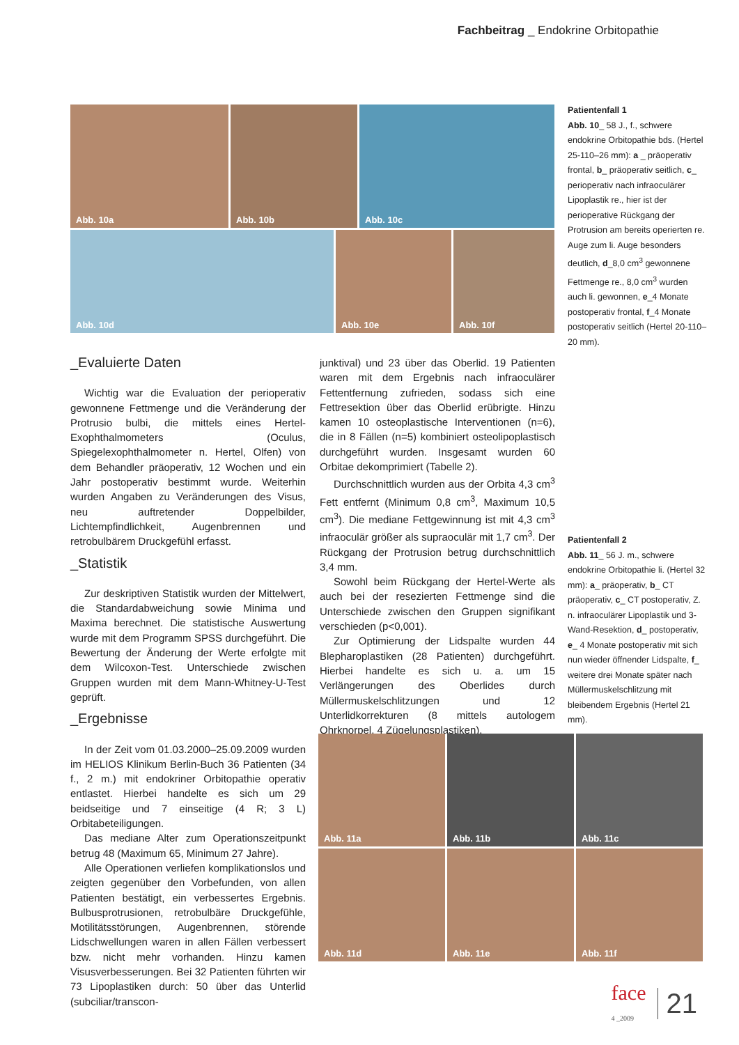Fachbeitrag _ Endokrine Orbitopathie
Abb. 10a Abb. 10b Abb. 10c
Abb. 10d Abb. 10e Abb. 10f
Patientenfall 1
Abb. 10_ 58 J., f., schwere endokrine Orbitopathie bds. (Hertel 25-110–26 mm): a _ präoperativ frontal, b_ präoperativ seitlich, c_ perioperativ nach infraoculärer Lipoplastik re., hier ist der perioperative Rückgang der Protrusion am bereits operierten re. Auge zum li. Auge besonders deutlich, d_8,0 cm<sup>3</sup> gewonnene Fettmenge re., 8,0 cm<sup>3</sup> wurden auch li. gewonnen, e_4 Monate postoperativ frontal, f_4 Monate postoperativ seitlich (Hertel 20-110–20 mm).
Patientenfall 2
Abb. 11_ 56 J. m., schwere endokrine Orbitopathie li. (Hertel 32 mm): a_ präoperativ, b_ CT präoperativ, c_ CT postoperativ, Z. n. infraoculärer Lipoplastik und 3-Wand-Resektion, d_ postoperativ, e_ 4 Monate postoperativ mit sich nun wieder öffnender Lidspalte, f_ weitere drei Monate später nach Müllermuskelschlitzung mit bleibendem Ergebnis (Hertel 21 mm).
_Evaluierte Daten
Wichtig war die Evaluation der perioperativ gewonnene Fettmenge und die Veränderung der Protrusio bulbi, die mittels eines Hertel-Exophthalmometers (Oculus, Spiegelexophthalmometer n. Hertel, Olfen) von dem Behandler präoperativ, 12 Wochen und ein Jahr postoperativ bestimmt wurde. Weiterhin wurden Angaben zu Veränderungen des Visus, neu auftretender Doppelbilder, Lichtempfindlichkeit, Augenbrennen und retrobulbärem Druckgefühl erfasst.
_Statistik
Zur deskriptiven Statistik wurden der Mittelwert, die Standardabweichung sowie Minima und Maxima berechnet. Die statistische Auswertung wurde mit dem Programm SPSS durchgeführt. Die Bewertung der Änderung der Werte erfolgte mit dem Wilcoxon-Test. Unterschiede zwischen Gruppen wurden mit dem Mann-Whitney-U-Test geprüft.
_Ergebnisse
In der Zeit vom 01.03.2000–25.09.2009 wurden im HELIOS Klinikum Berlin-Buch 36 Patienten (34 f., 2 m.) mit endokriner Orbitopathie operativ entlastet. Hierbei handelte es sich um 29 beidseitige und 7 einseitige (4 R; 3 L) Orbitabeteiligungen.
Das mediane Alter zum Operationszeitpunkt betrug 48 (Maximum 65, Minimum 27 Jahre).
Alle Operationen verliefen komplikationslos und zeigten gegenüber den Vorbefunden, von allen Patienten bestätigt, ein verbessertes Ergebnis. Bulbusprotrusionen, retrobulbäre Druckgefühle, Motilitätsstörungen, Augenbrennen, störende Lidschwellungen waren in allen Fällen verbessert bzw. nicht mehr vorhanden. Hinzu kamen Visusverbesserungen. Bei 32 Patienten führten wir 73 Lipoplastiken durch: 50 über das Unterlid (subciliar/transcon-
junktival) und 23 über das Oberlid. 19 Patienten waren mit dem Ergebnis nach infraoculärer Fettentfernung zufrieden, sodass sich eine Fettresektion über das Oberlid erübrigte. Hinzu kamen 10 osteoplastische Interventionen (n=6), die in 8 Fällen (n=5) kombiniert osteolipoplastisch durchgeführt wurden. Insgesamt wurden 60 Orbitae dekomprimiert (Tabelle 2).
Durchschnittlich wurden aus der Orbita 4,3 cm<sup>3</sup> Fett entfernt (Minimum 0,8 cm<sup>3</sup>, Maximum 10,5 cm<sup>3</sup>). Die mediane Fettgewinnung ist mit 4,3 cm<sup>3</sup> infraoculär größer als supraoculär mit 1,7 cm<sup>3</sup>. Der Rückgang der Protrusion betrug durchschnittlich 3,4 mm.
Sowohl beim Rückgang der Hertel-Werte als auch bei der resezierten Fettmenge sind die Unterschiede zwischen den Gruppen signifikant verschieden (p<0,001).
Zur Optimierung der Lidspalte wurden 44 Blepharoplastiken (28 Patienten) durchgeführt. Hierbei handelte es sich u. a. um 15 Verlängerungen des Oberlides durch Müllermuskelschlitzungen und 12 Unterlidkorrekturen (8 mittels autologem Ohrknorpel, 4 Zügelungsplastiken).
Abb. 11a Abb. 11b Abb. 11c
Abb. 11d Abb. 11e Abb. 11f
face
4 _2009
21